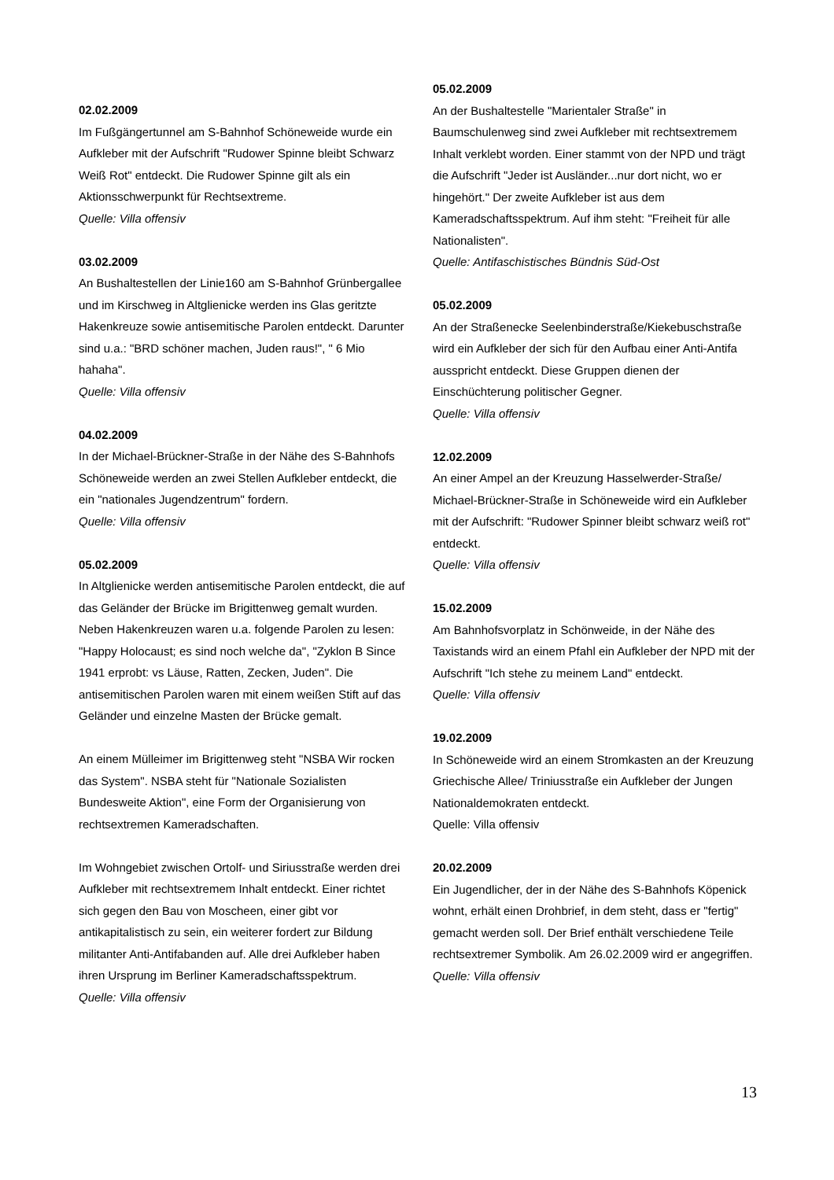02.02.2009
Im Fußgängertunnel am S-Bahnhof Schöneweide wurde ein Aufkleber mit der Aufschrift "Rudower Spinne bleibt Schwarz Weiß Rot" entdeckt. Die Rudower Spinne gilt als ein Aktionsschwerpunkt für Rechtsextreme.
Quelle: Villa offensiv
03.02.2009
An Bushaltestellen der Linie160 am S-Bahnhof Grünbergallee und im Kirschweg in Altglienicke werden ins Glas geritzte Hakenkreuze sowie antisemitische Parolen entdeckt. Darunter sind u.a.: "BRD schöner machen, Juden raus!", " 6 Mio hahaha".
Quelle: Villa offensiv
04.02.2009
In der Michael-Brückner-Straße in der Nähe des S-Bahnhofs Schöneweide werden an zwei Stellen Aufkleber entdeckt, die ein "nationales Jugendzentrum" fordern.
Quelle: Villa offensiv
05.02.2009
In Altglienicke werden antisemitische Parolen entdeckt, die auf das Geländer der Brücke im Brigittenweg gemalt wurden. Neben Hakenkreuzen waren u.a. folgende Parolen zu lesen: "Happy Holocaust; es sind noch welche da", "Zyklon B Since 1941 erprobt: vs Läuse, Ratten, Zecken, Juden". Die antisemitischen Parolen waren mit einem weißen Stift auf das Geländer und einzelne Masten der Brücke gemalt.
An einem Mülleimer im Brigittenweg steht "NSBA Wir rocken das System". NSBA steht für "Nationale Sozialisten Bundesweite Aktion", eine Form der Organisierung von rechtsextremen Kameradschaften.
Im Wohngebiet zwischen Ortolf- und Siriusstraße werden drei Aufkleber mit rechtsextremem Inhalt entdeckt. Einer richtet sich gegen den Bau von Moscheen, einer gibt vor antikapitalistisch zu sein, ein weiterer fordert zur Bildung militanter Anti-Antifabanden auf. Alle drei Aufkleber haben ihren Ursprung im Berliner Kameradschaftsspektrum.
Quelle: Villa offensiv
05.02.2009
An der Bushaltestelle "Marientaler Straße" in Baumschulenweg sind zwei Aufkleber mit rechtsextremem Inhalt verklebt worden. Einer stammt von der NPD und trägt die Aufschrift "Jeder ist Ausländer...nur dort nicht, wo er hingehört." Der zweite Aufkleber ist aus dem Kameradschaftsspektrum. Auf ihm steht: "Freiheit für alle Nationalisten".
Quelle: Antifaschistisches Bündnis Süd-Ost
05.02.2009
An der Straßenecke Seelenbinderstraße/Kiekebuschstraße wird ein Aufkleber der sich für den Aufbau einer Anti-Antifa ausspricht entdeckt. Diese Gruppen dienen der Einschüchterung politischer Gegner.
Quelle: Villa offensiv
12.02.2009
An einer Ampel an der Kreuzung Hasselwerder-Straße/ Michael-Brückner-Straße in Schöneweide wird ein Aufkleber mit der Aufschrift: "Rudower Spinner bleibt schwarz weiß rot" entdeckt.
Quelle: Villa offensiv
15.02.2009
Am Bahnhofsvorplatz in Schönweide, in der Nähe des Taxistands wird an einem Pfahl ein Aufkleber der NPD mit der Aufschrift "Ich stehe zu meinem Land" entdeckt.
Quelle: Villa offensiv
19.02.2009
In Schöneweide wird an einem Stromkasten an der Kreuzung Griechische Allee/ Triniusstraße ein Aufkleber der Jungen Nationaldemokraten entdeckt.
Quelle: Villa offensiv
20.02.2009
Ein Jugendlicher, der in der Nähe des S-Bahnhofs Köpenick wohnt, erhält einen Drohbrief, in dem steht, dass er "fertig" gemacht werden soll. Der Brief enthält verschiedene Teile rechtsextremer Symbolik. Am 26.02.2009 wird er angegriffen.
Quelle: Villa offensiv
13